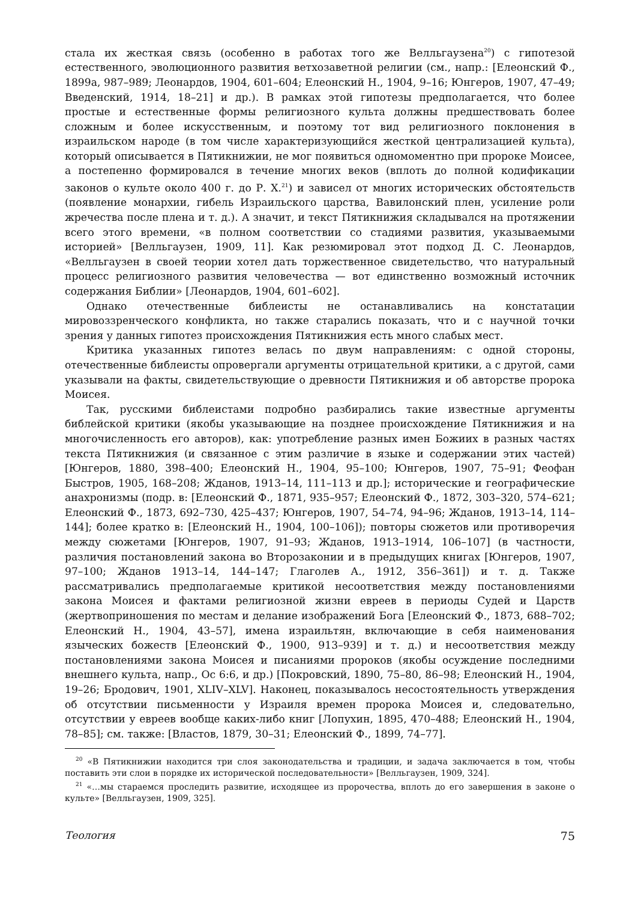стала их жесткая связь (особенно в работах того же Велльгаузена<sup>20</sup>) с гипотезой естественного, эволюционного развития ветхозаветной религии (см., напр.: [Елеонский Ф., 1899a, 987–989; Леонардов, 1904, 601–604; Елеонский Н., 1904, 9–16; Юнгеров, 1907, 47–49; Введенский, 1914, 18–21] и др.). В рамках этой гипотезы предполагается, что более простые и естественные формы религиозного культа должны предшествовать более сложным и более искусственным, и поэтому тот вид религиозного поклонения в израильском народе (в том числе характеризующийся жесткой централизацией культа), который описывается в Пятикнижии, не мог появиться одномоментно при пророке Моисее, а постепенно формировался в течение многих веков (вплоть до полной кодификации законов о культе около 400 г. до Р. Х.<sup>21</sup>) и зависел от многих исторических обстоятельств (появление монархии, гибель Израильского царства, Вавилонский плен, усиление роли жречества после плена и т. д.). А значит, и текст Пятикнижия складывался на протяжении всего этого времени, «в полном соответствии со стадиями развития, указываемыми историей» [Велльгаузен, 1909, 11]. Как резюмировал этот подход Д. С. Леонардов, «Велльгаузен в своей теории хотел дать торжественное свидетельство, что натуральный процесс религиозного развития человечества — вот единственно возможный источник содержания Библии» [Леонардов, 1904, 601–602].
Однако отечественные библеисты не останавливались на констатации мировоззренческого конфликта, но также старались показать, что и с научной точки зрения у данных гипотез происхождения Пятикнижия есть много слабых мест.
Критика указанных гипотез велась по двум направлениям: с одной стороны, отечественные библеисты опровергали аргументы отрицательной критики, а с другой, сами указывали на факты, свидетельствующие о древности Пятикнижия и об авторстве пророка Моисея.
Так, русскими библеистами подробно разбирались такие известные аргументы библейской критики (якобы указывающие на позднее происхождение Пятикнижия и на многочисленность его авторов), как: употребление разных имен Божиих в разных частях текста Пятикнижия (и связанное с этим различие в языке и содержании этих частей) [Юнгеров, 1880, 398–400; Елеонский Н., 1904, 95–100; Юнгеров, 1907, 75–91; Феофан Быстров, 1905, 168–208; Жданов, 1913–14, 111–113 и др.]; исторические и географические анахронизмы (подр. в: [Елеонский Ф., 1871, 935–957; Елеонский Ф., 1872, 303–320, 574–621; Елеонский Ф., 1873, 692–730, 425–437; Юнгеров, 1907, 54–74, 94–96; Жданов, 1913–14, 114–144]; более кратко в: [Елеонский Н., 1904, 100–106]); повторы сюжетов или противоречия между сюжетами [Юнгеров, 1907, 91–93; Жданов, 1913–1914, 106–107] (в частности, различия постановлений закона во Второзаконии и в предыдущих книгах [Юнгеров, 1907, 97–100; Жданов 1913–14, 144–147; Глаголев А., 1912, 356–361]) и т. д. Также рассматривались предполагаемые критикой несоответствия между постановлениями закона Моисея и фактами религиозной жизни евреев в периоды Судей и Царств (жертвоприношения по местам и делание изображений Бога [Елеонский Ф., 1873, 688–702; Елеонский Н., 1904, 43–57], имена израильтян, включающие в себя наименования языческих божеств [Елеонский Ф., 1900, 913–939] и т. д.) и несоответствия между постановлениями закона Моисея и писаниями пророков (якобы осуждение последними внешнего культа, напр., Ос 6:6, и др.) [Покровский, 1890, 75–80, 86–98; Елеонский Н., 1904, 19–26; Бродович, 1901, XLIV–XLV]. Наконец, показывалось несостоятельность утверждения об отсутствии письменности у Израиля времен пророка Моисея и, следовательно, отсутствии у евреев вообще каких-либо книг [Лопухин, 1895, 470–488; Елеонский Н., 1904, 78–85]; см. также: [Властов, 1879, 30–31; Елеонский Ф., 1899, 74–77].
<sup>20</sup> «В Пятикнижии находится три слоя законодательства и традиции, и задача заключается в том, чтобы поставить эти слои в порядке их исторической последовательности» [Велльгаузен, 1909, 324].
<sup>21</sup> «…мы стараемся проследить развитие, исходящее из пророчества, вплоть до его завершения в законе о культе» [Велльгаузен, 1909, 325].
Теология 75